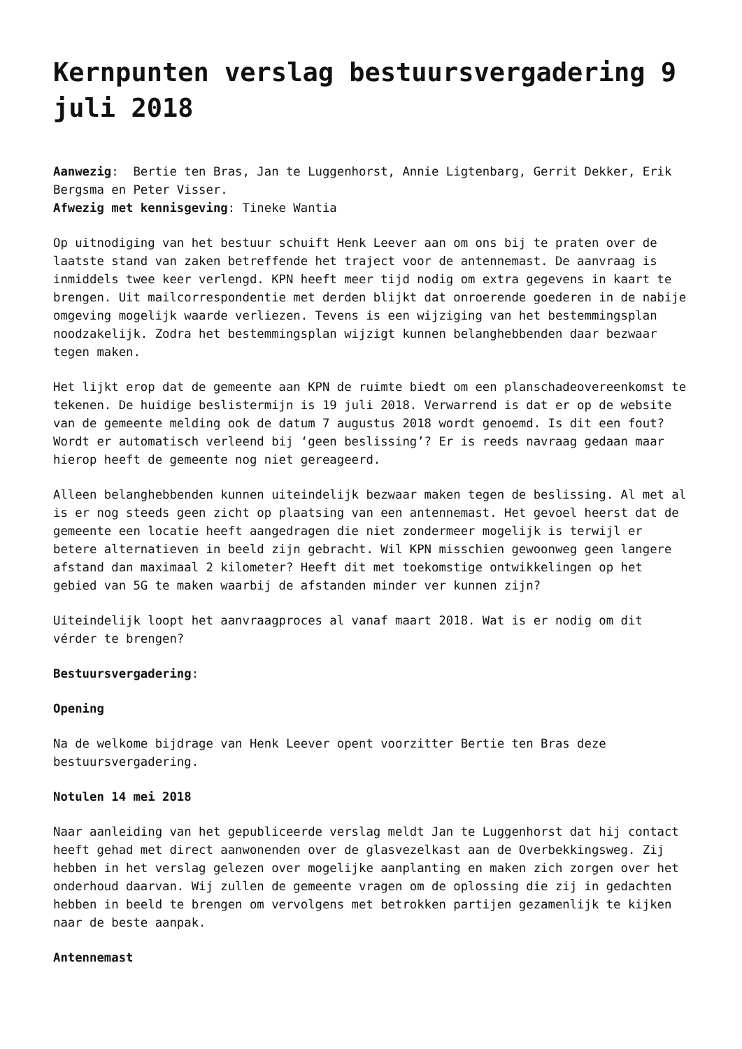Kernpunten verslag bestuursvergadering 9 juli 2018
Aanwezig: Bertie ten Bras, Jan te Luggenhorst, Annie Ligtenbarg, Gerrit Dekker, Erik Bergsma en Peter Visser.
Afwezig met kennisgeving: Tineke Wantia
Op uitnodiging van het bestuur schuift Henk Leever aan om ons bij te praten over de laatste stand van zaken betreffende het traject voor de antennemast. De aanvraag is inmiddels twee keer verlengd. KPN heeft meer tijd nodig om extra gegevens in kaart te brengen. Uit mailcorrespondentie met derden blijkt dat onroerende goederen in de nabije omgeving mogelijk waarde verliezen. Tevens is een wijziging van het bestemmingsplan noodzakelijk. Zodra het bestemmingsplan wijzigt kunnen belanghebbenden daar bezwaar tegen maken.
Het lijkt erop dat de gemeente aan KPN de ruimte biedt om een planschadeovereenkomst te tekenen. De huidige beslistermijn is 19 juli 2018. Verwarrend is dat er op de website van de gemeente melding ook de datum 7 augustus 2018 wordt genoemd. Is dit een fout? Wordt er automatisch verleend bij ‘geen beslissing’? Er is reeds navraag gedaan maar hierop heeft de gemeente nog niet gereageerd.
Alleen belanghebbenden kunnen uiteindelijk bezwaar maken tegen de beslissing. Al met al is er nog steeds geen zicht op plaatsing van een antennemast. Het gevoel heerst dat de gemeente een locatie heeft aangedragen die niet zondermeer mogelijk is terwijl er betere alternatieven in beeld zijn gebracht. Wil KPN misschien gewoonweg geen langere afstand dan maximaal 2 kilometer? Heeft dit met toekomstige ontwikkelingen op het gebied van 5G te maken waarbij de afstanden minder ver kunnen zijn?
Uiteindelijk loopt het aanvraagproces al vanaf maart 2018. Wat is er nodig om dit vérder te brengen?
Bestuursvergadering:
Opening
Na de welkome bijdrage van Henk Leever opent voorzitter Bertie ten Bras deze bestuursvergadering.
Notulen 14 mei 2018
Naar aanleiding van het gepubliceerde verslag meldt Jan te Luggenhorst dat hij contact heeft gehad met direct aanwonenden over de glasvezelkast aan de Overbekkingsweg. Zij hebben in het verslag gelezen over mogelijke aanplanting en maken zich zorgen over het onderhoud daarvan. Wij zullen de gemeente vragen om de oplossing die zij in gedachten hebben in beeld te brengen om vervolgens met betrokken partijen gezamenlijk te kijken naar de beste aanpak.
Antennemast